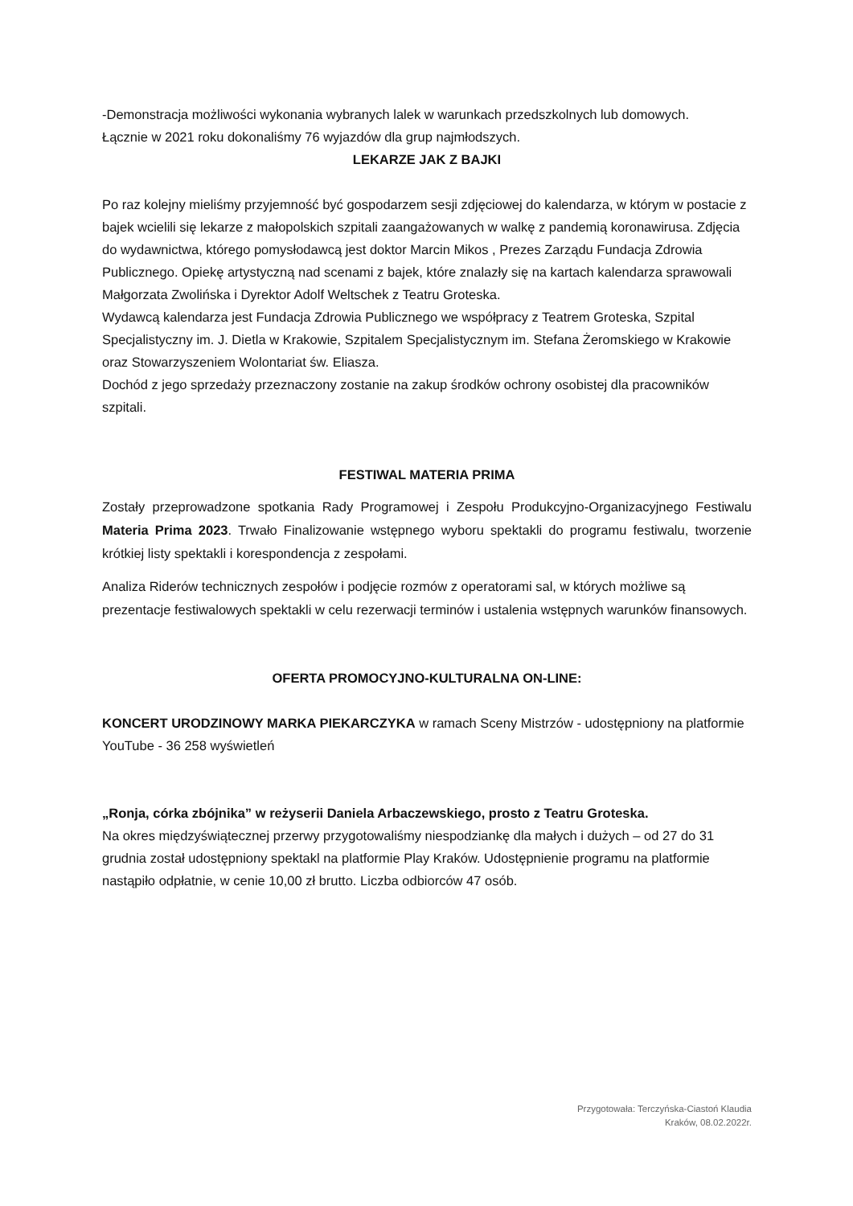-Demonstracja możliwości wykonania wybranych lalek w warunkach przedszkolnych lub domowych.
Łącznie w 2021 roku dokonaliśmy 76 wyjazdów dla grup najmłodszych.
LEKARZE JAK Z BAJKI
Po raz kolejny mieliśmy przyjemność być gospodarzem sesji zdjęciowej do kalendarza, w którym w postacie z bajek wcielili się lekarze z małopolskich szpitali zaangażowanych w walkę z pandemią koronawirusa. Zdjęcia do wydawnictwa, którego pomysłodawcą jest doktor Marcin Mikos , Prezes Zarządu Fundacja Zdrowia Publicznego. Opiekę artystyczną nad scenami z bajek, które znalazły się na kartach kalendarza sprawowali Małgorzata Zwolińska i Dyrektor Adolf Weltschek z Teatru Groteska.
Wydawcą kalendarza jest Fundacja Zdrowia Publicznego we współpracy z Teatrem Groteska, Szpital Specjalistyczny im. J. Dietla w Krakowie, Szpitalem Specjalistycznym im. Stefana Żeromskiego w Krakowie oraz Stowarzyszeniem Wolontariat św. Eliasza.
Dochód z jego sprzedaży przeznaczony zostanie na zakup środków ochrony osobistej dla pracowników szpitali.
FESTIWAL MATERIA PRIMA
Zostały przeprowadzone spotkania Rady Programowej i Zespołu Produkcyjno-Organizacyjnego Festiwalu Materia Prima 2023. Trwało Finalizowanie wstępnego wyboru spektakli do programu festiwalu, tworzenie krótkiej listy spektakli i korespondencja z zespołami.
Analiza Riderów technicznych zespołów i podjęcie rozmów z operatorami sal, w których możliwe są prezentacje festiwalowych spektakli w celu rezerwacji terminów i ustalenia wstępnych warunków finansowych.
OFERTA PROMOCYJNO-KULTURALNA ON-LINE:
KONCERT URODZINOWY MARKA PIEKARCZYKA w ramach Sceny Mistrzów - udostępniony na platformie YouTube - 36 258 wyświetleń
„Ronja, córka zbójnika” w reżyserii Daniela Arbaczewskiego, prosto z Teatru Groteska.
Na okres międzyświątecznej przerwy przygotowaliśmy niespodziankę dla małych i dużych – od 27 do 31 grudnia został udostępniony spektakl na platformie Play Kraków. Udostępnienie programu na platformie nastąpiło odpłatnie, w cenie 10,00 zł brutto. Liczba odbiorców 47 osób.
Przygotowała: Terczyńska-Ciastoń Klaudia
Kraków, 08.02.2022r.